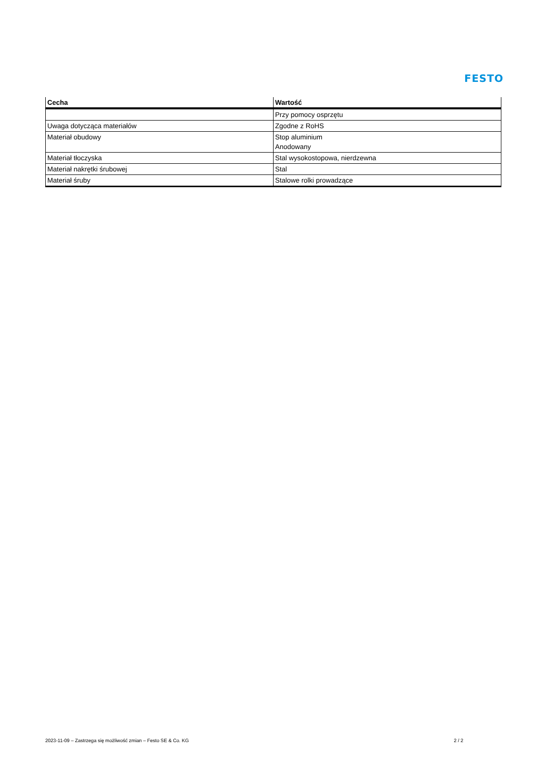FESTO
| Cecha | Wartość |
| --- | --- |
| | Przy pomocy osprzętu |
| Uwaga dotycząca materiałów | Zgodne z RoHS |
| Materiał obudowy | Stop aluminium Anodowany |
| Materiał tłoczyska | Stal wysokostopowa, nierdzewna |
| Materiał nakrętki śrubowej | Stal |
| Materiał śruby | Stalowe rolki prowadzące |
2023-11-09 – Zastrzega się możliwość zmian – Festo SE & Co. KG 2 / 2